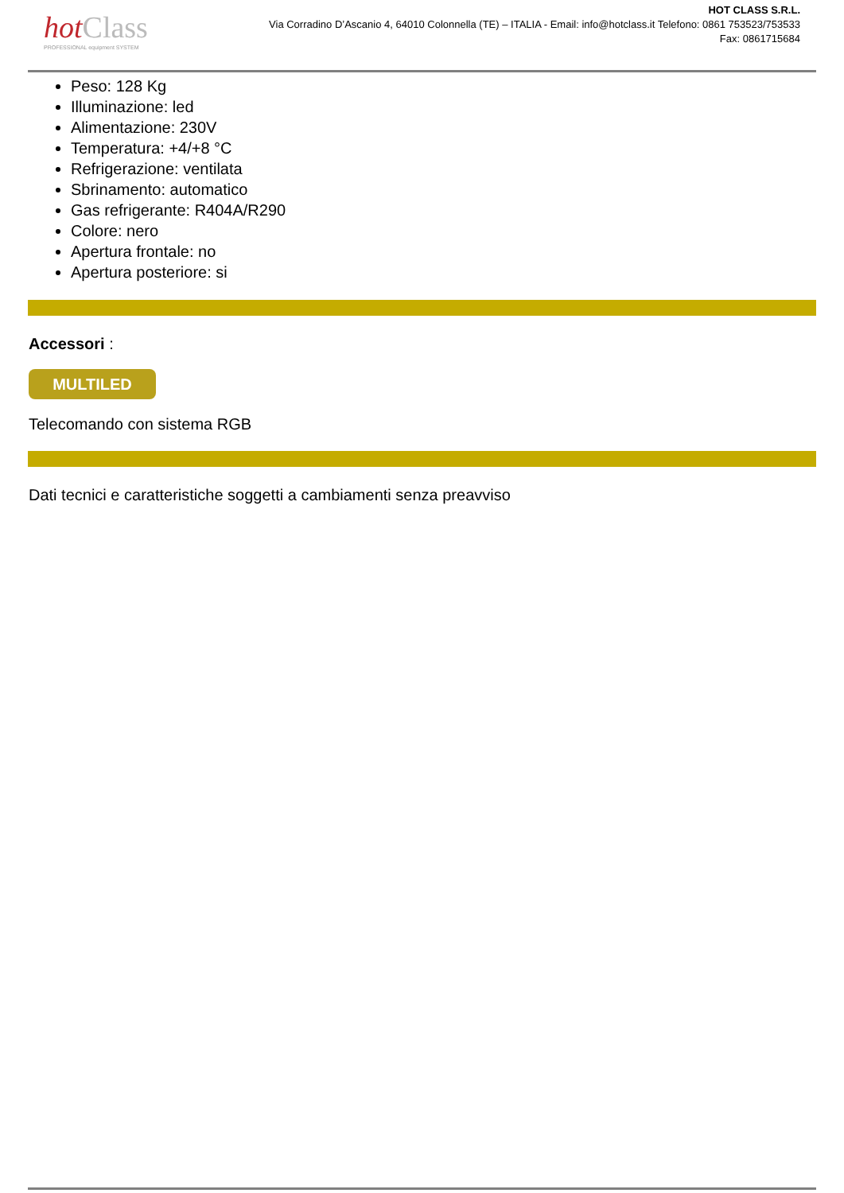hot Class
PROFESSIONAL equipment SYSTEM
HOT CLASS S.R.L.
Via Corradino D’Ascanio 4, 64010 Colonnella (TE) – ITALIA - Email: info@hotclass.it Telefono: 0861 753523/753533
Fax: 0861715684
Peso: 128 Kg
Illuminazione: led
Alimentazione: 230V
Temperatura: +4/+8 °C
Refrigerazione: ventilata
Sbrinamento: automatico
Gas refrigerante: R404A/R290
Colore: nero
Apertura frontale: no
Apertura posteriore: si
Accessori :
MULTILED
Telecomando con sistema RGB
Dati tecnici e caratteristiche soggetti a cambiamenti senza preavviso